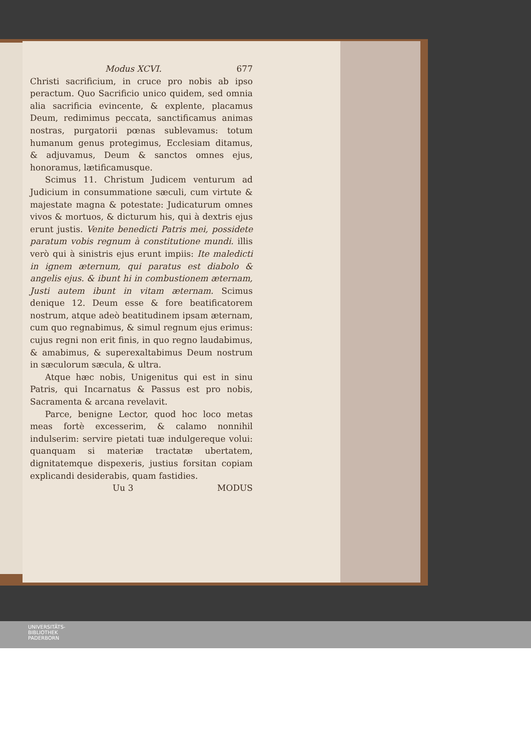Modus XCVI. 677
Christi sacrificium, in cruce pro nobis ab ipso peractum. Quo Sacrificio unico quidem, sed omnia alia sacrificia evincente, & explente, placamus Deum, redimimus peccata, sanctificamus animas nostras, purgatorii pœnas sublevamus: totum humanum genus protegimus, Ecclesiam ditamus, & adjuvamus, Deum & sanctos omnes ejus, honoramus, lætificamusque.
Scimus 11. Christum Judicem venturum ad Judicium in consummatione sæculi, cum virtute & majestate magna & potestate: Judicaturum omnes vivos & mortuos, & dicturum his, qui à dextris ejus erunt justis. Venite benedicti Patris mei, possidete paratum vobis regnum à constitutione mundi. illis verò qui à sinistris ejus erunt impiis: Ite maledicti in ignem æternum, qui paratus est diabolo & angelis ejus. & ibunt hi in combustionem æternam, Justi autem ibunt in vitam æternam. Scimus denique 12. Deum esse & fore beatificatorem nostrum, atque adeò beatitudinem ipsam æternam, cum quo regnabimus, & simul regnum ejus erimus: cujus regni non erit finis, in quo regno laudabimus, & amabimus, & superexaltabimus Deum nostrum in sæculorum sæcula, & ultra.
Atque hæc nobis, Unigenitus qui est in sinu Patris, qui Incarnatus & Passus est pro nobis, Sacramenta & arcana revelavit.
Parce, benigne Lector, quod hoc loco metas meas fortè excesserim, & calamo nonnihil indulserim: servire pietati tuæ indulgereque volui: quanquam si materiæ tractatæ ubertatem, dignitatemque dispexeris, justius forsitan copiam explicandi desiderabis, quam fastidies.
Uu 3 MODUS
UNIVERSITÄTS-
BIBLIOTHEK
PADERBORN